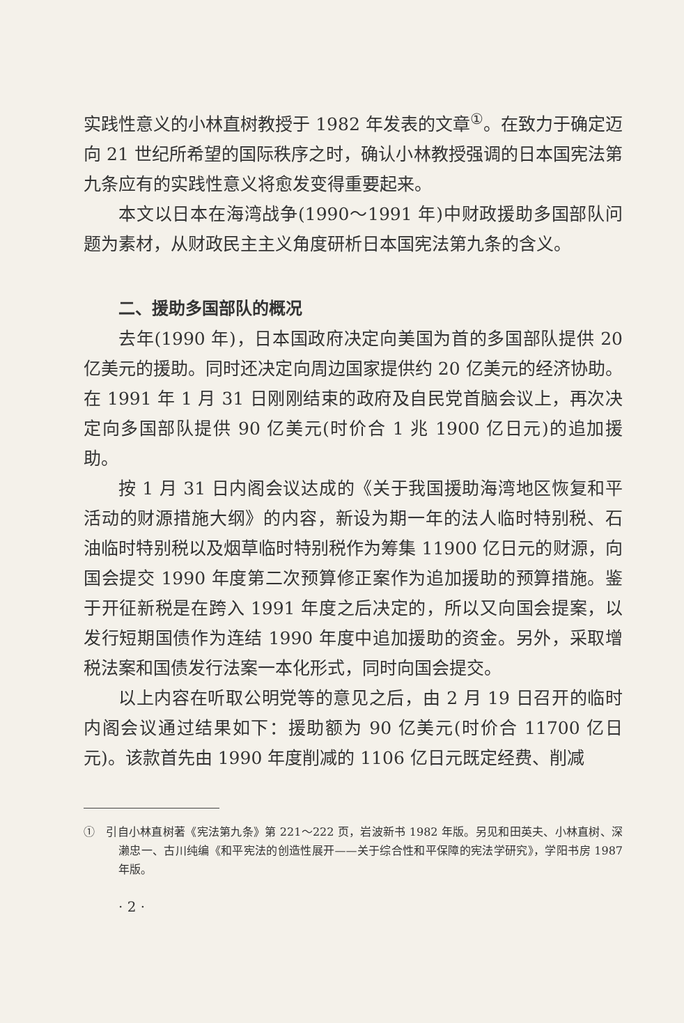实践性意义的小林直树教授于 1982 年发表的文章<sup>①</sup>。在致力于确定迈向 21 世纪所希望的国际秩序之时，确认小林教授强调的日本国宪法第九条应有的实践性意义将愈发变得重要起来。
本文以日本在海湾战争(1990～1991 年)中财政援助多国部队问题为素材，从财政民主主义角度研析日本国宪法第九条的含义。
二、援助多国部队的概况
去年(1990 年)，日本国政府决定向美国为首的多国部队提供 20 亿美元的援助。同时还决定向周边国家提供约 20 亿美元的经济协助。在 1991 年 1 月 31 日刚刚结束的政府及自民党首脑会议上，再次决定向多国部队提供 90 亿美元(时价合 1 兆 1900 亿日元)的追加援助。
按 1 月 31 日内阁会议达成的《关于我国援助海湾地区恢复和平活动的财源措施大纲》的内容，新设为期一年的法人临时特别税、石油临时特别税以及烟草临时特别税作为筹集 11900 亿日元的财源，向国会提交 1990 年度第二次预算修正案作为追加援助的预算措施。鉴于开征新税是在跨入 1991 年度之后决定的，所以又向国会提案，以发行短期国债作为连结 1990 年度中追加援助的资金。另外，采取增税法案和国债发行法案一本化形式，同时向国会提交。
以上内容在听取公明党等的意见之后，由 2 月 19 日召开的临时内阁会议通过结果如下：援助额为 90 亿美元(时价合 11700 亿日元)。该款首先由 1990 年度削减的 1106 亿日元既定经费、削减
① 引自小林直树著《宪法第九条》第 221～222 页，岩波新书 1982 年版。另见和田英夫、小林直树、深濑忠一、古川纯编《和平宪法的创造性展开——关于综合性和平保障的宪法学研究》，学阳书房 1987 年版。
· 2 ·